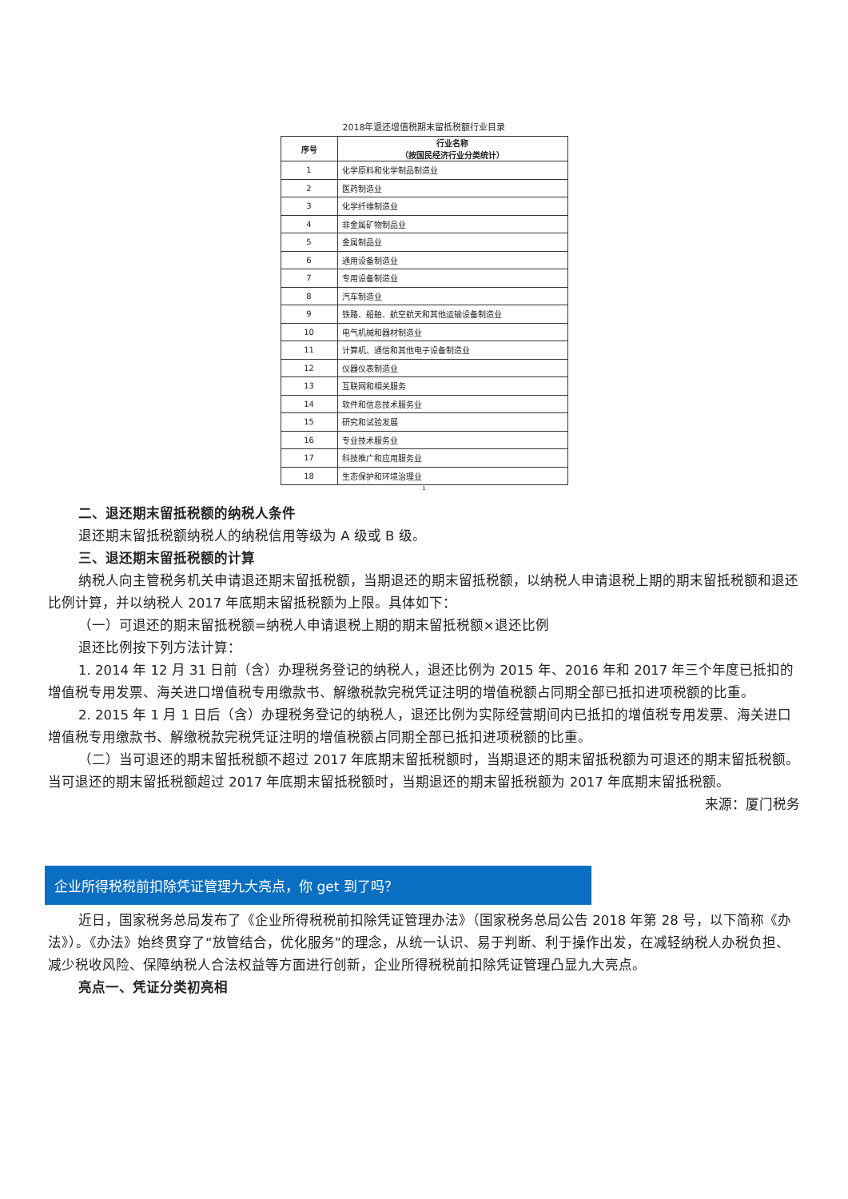2018年退还增值税期末留抵税额行业目录
| 序号 | 行业名称 （按国民经济行业分类统计） |
| --- | --- |
| 1 | 化学原料和化学制品制造业 |
| 2 | 医药制造业 |
| 3 | 化学纤维制造业 |
| 4 | 非金属矿物制品业 |
| 5 | 金属制品业 |
| 6 | 通用设备制造业 |
| 7 | 专用设备制造业 |
| 8 | 汽车制造业 |
| 9 | 铁路、船舶、航空航天和其他运输设备制造业 |
| 10 | 电气机械和器材制造业 |
| 11 | 计算机、通信和其他电子设备制造业 |
| 12 | 仪器仪表制造业 |
| 13 | 互联网和相关服务 |
| 14 | 软件和信息技术服务业 |
| 15 | 研究和试验发展 |
| 16 | 专业技术服务业 |
| 17 | 科技推广和应用服务业 |
| 18 | 生态保护和环境治理业 |
1
二、退还期末留抵税额的纳税人条件
退还期末留抵税额纳税人的纳税信用等级为 A 级或 B 级。
三、退还期末留抵税额的计算
纳税人向主管税务机关申请退还期末留抵税额，当期退还的期末留抵税额，以纳税人申请退税上期的期末留抵税额和退还比例计算，并以纳税人 2017 年底期末留抵税额为上限。具体如下：
（一）可退还的期末留抵税额=纳税人申请退税上期的期末留抵税额×退还比例
退还比例按下列方法计算：
1. 2014 年 12 月 31 日前（含）办理税务登记的纳税人，退还比例为 2015 年、2016 年和 2017 年三个年度已抵扣的增值税专用发票、海关进口增值税专用缴款书、解缴税款完税凭证注明的增值税额占同期全部已抵扣进项税额的比重。
2. 2015 年 1 月 1 日后（含）办理税务登记的纳税人，退还比例为实际经营期间内已抵扣的增值税专用发票、海关进口增值税专用缴款书、解缴税款完税凭证注明的增值税额占同期全部已抵扣进项税额的比重。
（二）当可退还的期末留抵税额不超过 2017 年底期末留抵税额时，当期退还的期末留抵税额为可退还的期末留抵税额。当可退还的期末留抵税额超过 2017 年底期末留抵税额时，当期退还的期末留抵税额为 2017 年底期末留抵税额。
来源：厦门税务
企业所得税税前扣除凭证管理九大亮点，你 get 到了吗？
近日，国家税务总局发布了《企业所得税税前扣除凭证管理办法》（国家税务总局公告 2018 年第 28 号，以下简称《办法》）。《办法》始终贯穿了“放管结合，优化服务”的理念，从统一认识、易于判断、利于操作出发，在减轻纳税人办税负担、减少税收风险、保障纳税人合法权益等方面进行创新，企业所得税税前扣除凭证管理凸显九大亮点。
亮点一、凭证分类初亮相